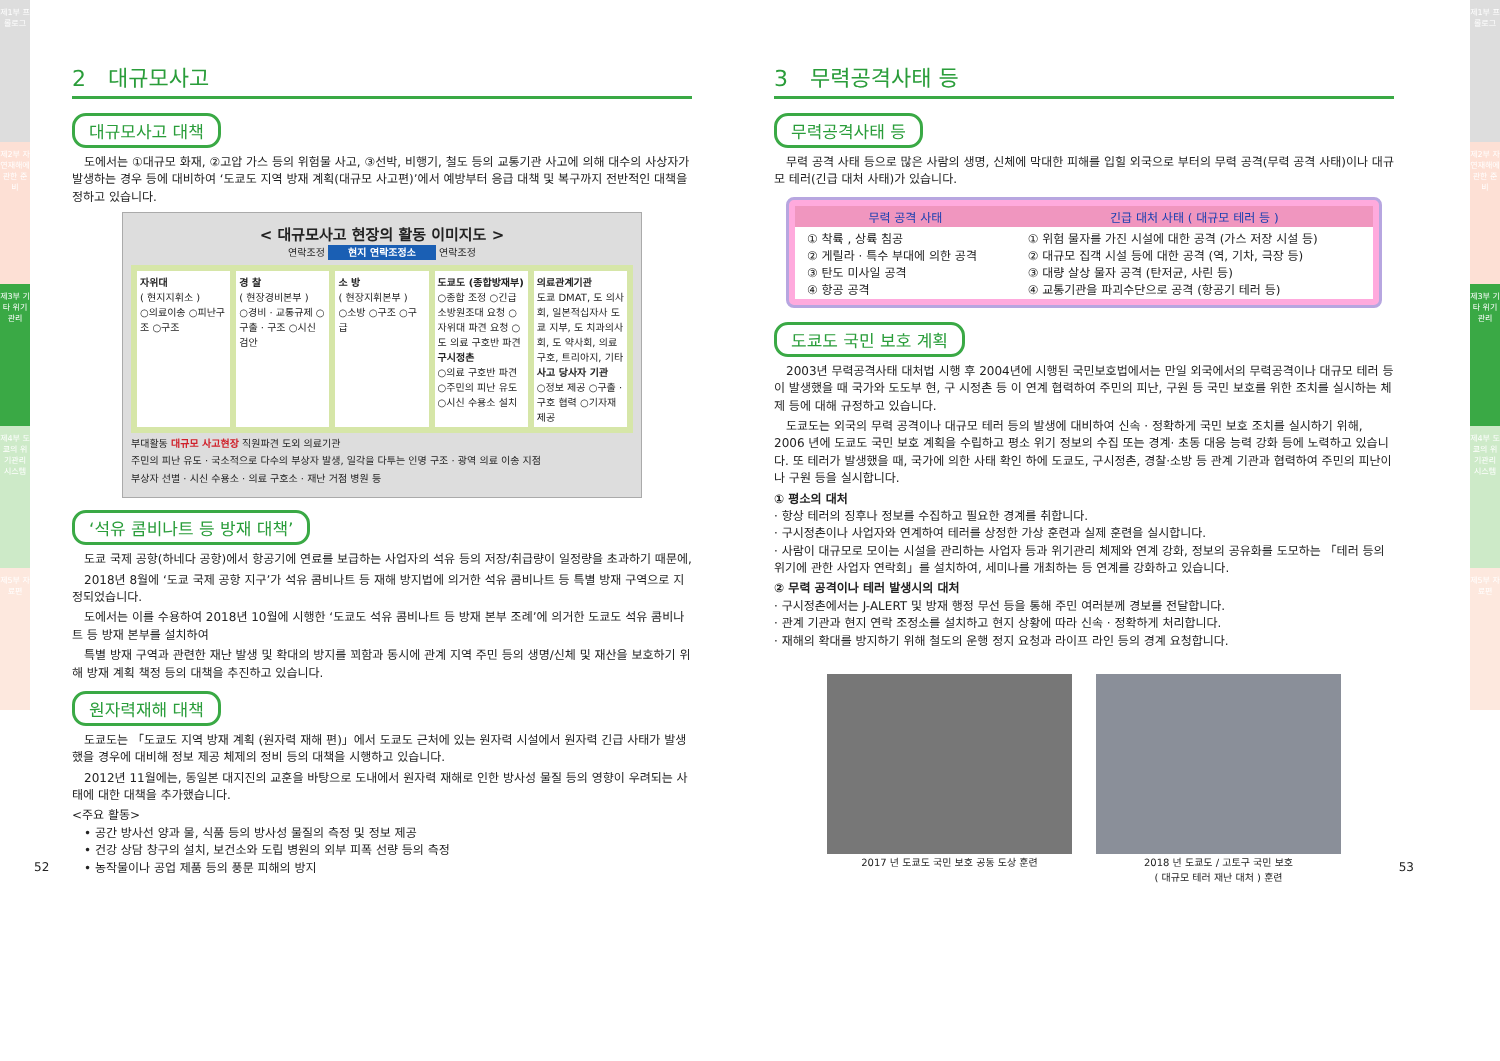제1부 프롤로그
제2부 자연재해에 관한 준비
제3부 기타 위기관리
제4부 도쿄의 위기관리 시스템
제5부 자료편
2　대규모사고
대규모사고 대책
　도에서는 ①대규모 화재, ②고압 가스 등의 위험물 사고, ③선박, 비행기, 철도 등의 교통기관 사고에 의해 대수의 사상자가 발생하는 경우 등에 대비하여 ‘도쿄도 지역 방재 계획(대규모 사고편)’에서 예방부터 응급 대책 및 복구까지 전반적인 대책을 정하고 있습니다.
< 대규모사고 현장의 활동 이미지도 >
연락조정 현지 연락조정소 연락조정
자위대
( 현지지휘소 )
○의료이송 ○피난구조 ○구조
경 찰
( 현장경비본부 )
○경비 · 교통규제 ○구출 · 구조 ○시신 검안
소 방
( 현장지휘본부 )
○소방 ○구조 ○구급
도쿄도 (종합방재부)
○종합 조정 ○긴급 소방원조대 요청 ○자위대 파견 요청 ○도 의료 구호반 파견
구시정촌
○의료 구호반 파견 ○주민의 피난 유도 ○시신 수용소 설치
의료관계기관
도쿄 DMAT, 도 의사회, 일본적십자사 도쿄 지부, 도 치과의사회, 도 약사회, 의료 구호, 트리아지, 기타
사고 당사자 기관
○정보 제공 ○구출 · 구호 협력 ○기자재 제공
부대활동 대규모 사고현장 직원파견 도외 의료기관
주민의 피난 유도 · 국소적으로 다수의 부상자 발생, 일각을 다투는 인명 구조 · 광역 의료 이송 지점
부상자 선별 · 시신 수용소 · 의료 구호소 · 재난 거점 병원 등
‘석유 콤비나트 등 방재 대책’
　도쿄 국제 공항(하네다 공항)에서 항공기에 연료를 보급하는 사업자의 석유 등의 저장/취급량이 일정량을 초과하기 때문에,
　2018년 8월에 ‘도쿄 국제 공항 지구’가 석유 콤비나트 등 재해 방지법에 의거한 석유 콤비나트 등 특별 방재 구역으로 지정되었습니다.
　도에서는 이를 수용하여 2018년 10월에 시행한 ‘도쿄도 석유 콤비나트 등 방재 본부 조례’에 의거한 도쿄도 석유 콤비나트 등 방재 본부를 설치하여
　특별 방재 구역과 관련한 재난 발생 및 확대의 방지를 꾀함과 동시에 관계 지역 주민 등의 생명/신체 및 재산을 보호하기 위해 방재 계획 책정 등의 대책을 추진하고 있습니다.
원자력재해 대책
　도쿄도는 「도쿄도 지역 방재 계획 (원자력 재해 편)」에서 도쿄도 근처에 있는 원자력 시설에서 원자력 긴급 사태가 발생했을 경우에 대비해 정보 제공 체제의 정비 등의 대책을 시행하고 있습니다.
　2012년 11월에는, 동일본 대지진의 교훈을 바탕으로 도내에서 원자력 재해로 인한 방사성 물질 등의 영향이 우려되는 사태에 대한 대책을 추가했습니다.
<주요 활동>
　• 공간 방사선 양과 물, 식품 등의 방사성 물질의 측정 및 정보 제공
　• 건강 상담 창구의 설치, 보건소와 도립 병원의 외부 피폭 선량 등의 측정
　• 농작물이나 공업 제품 등의 풍문 피해의 방지
52
3　무력공격사태 등
무력공격사태 등
　무력 공격 사태 등으로 많은 사람의 생명, 신체에 막대한 피해를 입힐 외국으로 부터의 무력 공격(무력 공격 사태)이나 대규모 테러(긴급 대처 사태)가 있습니다.
| 무력 공격 사태 | 긴급 대처 사태 ( 대규모 테러 등 ) |
| --- | --- |
| ① 착륙 , 상륙 침공 ② 게릴라 · 특수 부대에 의한 공격 ③ 탄도 미사일 공격 ④ 항공 공격 | ① 위험 물자를 가진 시설에 대한 공격 (가스 저장 시설 등) ② 대규모 집객 시설 등에 대한 공격 (역, 기차, 극장 등) ③ 대량 살상 물자 공격 (탄저균, 사린 등) ④ 교통기관을 파괴수단으로 공격 (항공기 테러 등) |
도쿄도 국민 보호 계획
　2003년 무력공격사태 대처법 시행 후 2004년에 시행된 국민보호법에서는 만일 외국에서의 무력공격이나 대규모 테러 등이 발생했을 때 국가와 도도부 현, 구 시정촌 등 이 연계 협력하여 주민의 피난, 구원 등 국민 보호를 위한 조치를 실시하는 체제 등에 대해 규정하고 있습니다.
　도쿄도는 외국의 무력 공격이나 대규모 테러 등의 발생에 대비하여 신속 · 정확하게 국민 보호 조치를 실시하기 위해, 2006 년에 도쿄도 국민 보호 계획을 수립하고 평소 위기 정보의 수집 또는 경계· 초동 대응 능력 강화 등에 노력하고 있습니다. 또 테러가 발생했을 때, 국가에 의한 사태 확인 하에 도쿄도, 구시정촌, 경찰·소방 등 관계 기관과 협력하여 주민의 피난이나 구원 등을 실시합니다.
① 평소의 대처
· 항상 테러의 징후나 정보를 수집하고 필요한 경계를 취합니다.
· 구시정촌이나 사업자와 연계하여 테러를 상정한 가상 훈련과 실제 훈련을 실시합니다.
· 사람이 대규모로 모이는 시설을 관리하는 사업자 등과 위기관리 체제와 연계 강화, 정보의 공유화를 도모하는 「테러 등의 위기에 관한 사업자 연락회」를 설치하여, 세미나를 개최하는 등 연계를 강화하고 있습니다.
② 무력 공격이나 테러 발생시의 대처
· 구시정촌에서는 J-ALERT 및 방재 행정 무선 등을 통해 주민 여러분께 경보를 전달합니다.
· 관계 기관과 현지 연락 조정소를 설치하고 현지 상황에 따라 신속 · 정확하게 처리합니다.
· 재해의 확대를 방지하기 위해 철도의 운행 정지 요청과 라이프 라인 등의 경계 요청합니다.
2017 년 도쿄도 국민 보호 공동 도상 훈련
2018 년 도쿄도 / 고토구 국민 보호
( 대규모 테러 재난 대처 ) 훈련
53
제1부 프롤로그
제2부 자연재해에 관한 준비
제3부 기타 위기관리
제4부 도쿄의 위기관리 시스템
제5부 자료편